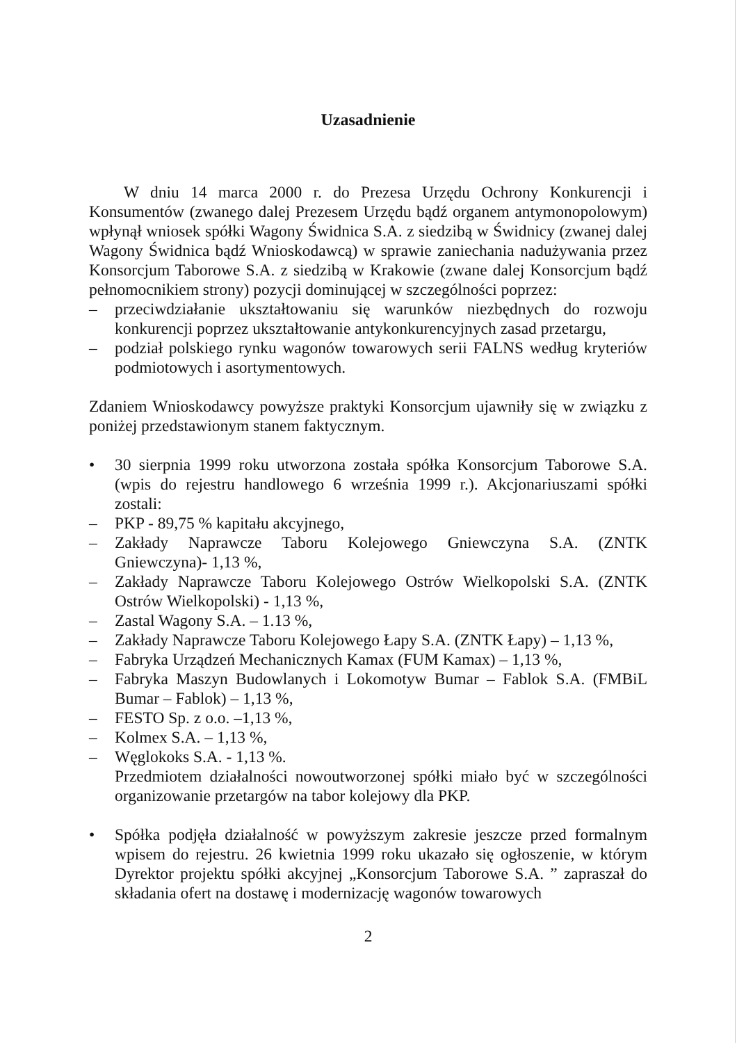Uzasadnienie
W dniu 14 marca 2000 r. do Prezesa Urzędu Ochrony Konkurencji i Konsumentów (zwanego dalej Prezesem Urzędu bądź organem antymonopolowym) wpłynął wniosek spółki Wagony Świdnica S.A. z siedzibą w Świdnicy (zwanej dalej Wagony Świdnica bądź Wnioskodawcą) w sprawie zaniechania nadużywania przez Konsorcjum Taborowe S.A. z siedzibą w Krakowie (zwane dalej Konsorcjum bądź pełnomocnikiem strony) pozycji dominującej w szczególności poprzez:
– przeciwdziałanie ukształtowaniu się warunków niezbędnych do rozwoju konkurencji poprzez ukształtowanie antykonkurencyjnych zasad przetargu,
– podział polskiego rynku wagonów towarowych serii FALNS według kryteriów podmiotowych i asortymentowych.
Zdaniem Wnioskodawcy powyższe praktyki Konsorcjum ujawniły się w związku z poniżej przedstawionym stanem faktycznym.
• 30 sierpnia 1999 roku utworzona została spółka Konsorcjum Taborowe S.A. (wpis do rejestru handlowego 6 września 1999 r.). Akcjonariuszami spółki zostali:
– PKP - 89,75 % kapitału akcyjnego,
– Zakłady Naprawcze Taboru Kolejowego Gniewczyna S.A. (ZNTK Gniewczyna)- 1,13 %,
– Zakłady Naprawcze Taboru Kolejowego Ostrów Wielkopolski S.A. (ZNTK Ostrów Wielkopolski) - 1,13 %,
– Zastal Wagony S.A. – 1.13 %,
– Zakłady Naprawcze Taboru Kolejowego Łapy S.A. (ZNTK Łapy) – 1,13 %,
– Fabryka Urządzeń Mechanicznych Kamax (FUM Kamax) – 1,13 %,
– Fabryka Maszyn Budowlanych i Lokomotyw Bumar – Fablok S.A. (FMBiL Bumar – Fablok) – 1,13 %,
– FESTO Sp. z o.o. –1,13 %,
– Kolmex S.A. – 1,13 %,
– Węglokoks S.A. - 1,13 %.
Przedmiotem działalności nowoutworzonej spółki miało być w szczególności organizowanie przetargów na tabor kolejowy dla PKP.
• Spółka podjęła działalność w powyższym zakresie jeszcze przed formalnym wpisem do rejestru. 26 kwietnia 1999 roku ukazało się ogłoszenie, w którym Dyrektor projektu spółki akcyjnej „Konsorcjum Taborowe S.A. ” zapraszał do składania ofert na dostawę i modernizację wagonów towarowych
2